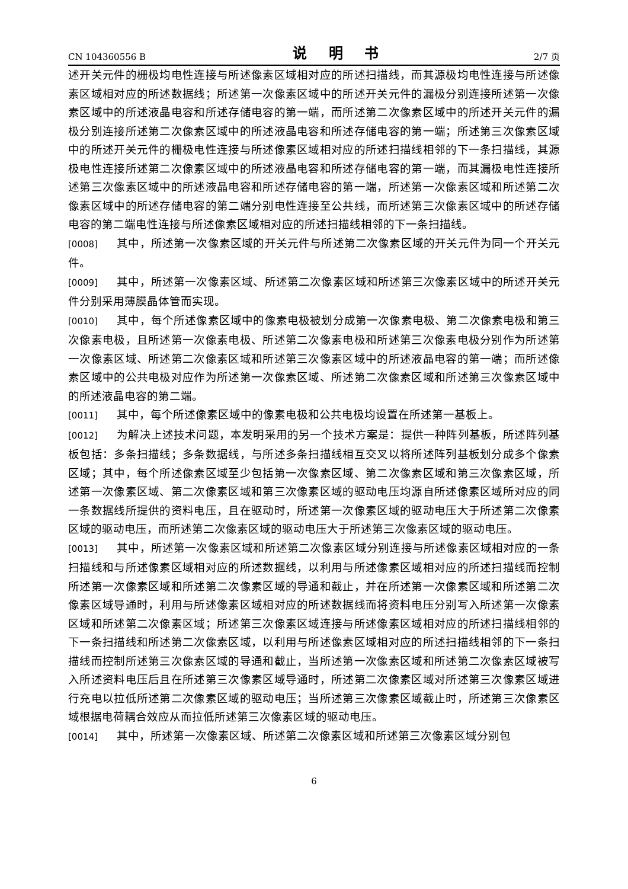CN 104360556 B 说 明 书 2/7 页
述开关元件的栅极均电性连接与所述像素区域相对应的所述扫描线，而其源极均电性连接与所述像素区域相对应的所述数据线；所述第一次像素区域中的所述开关元件的漏极分别连接所述第一次像素区域中的所述液晶电容和所述存储电容的第一端，而所述第二次像素区域中的所述开关元件的漏极分别连接所述第二次像素区域中的所述液晶电容和所述存储电容的第一端；所述第三次像素区域中的所述开关元件的栅极电性连接与所述像素区域相对应的所述扫描线相邻的下一条扫描线，其源极电性连接所述第二次像素区域中的所述液晶电容和所述存储电容的第一端，而其漏极电性连接所述第三次像素区域中的所述液晶电容和所述存储电容的第一端，所述第一次像素区域和所述第二次像素区域中的所述存储电容的第二端分别电性连接至公共线，而所述第三次像素区域中的所述存储电容的第二端电性连接与所述像素区域相对应的所述扫描线相邻的下一条扫描线。
[0008] 其中，所述第一次像素区域的开关元件与所述第二次像素区域的开关元件为同一个开关元件。
[0009] 其中，所述第一次像素区域、所述第二次像素区域和所述第三次像素区域中的所述开关元件分别采用薄膜晶体管而实现。
[0010] 其中，每个所述像素区域中的像素电极被划分成第一次像素电极、第二次像素电极和第三次像素电极，且所述第一次像素电极、所述第二次像素电极和所述第三次像素电极分别作为所述第一次像素区域、所述第二次像素区域和所述第三次像素区域中的所述液晶电容的第一端；而所述像素区域中的公共电极对应作为所述第一次像素区域、所述第二次像素区域和所述第三次像素区域中的所述液晶电容的第二端。
[0011] 其中，每个所述像素区域中的像素电极和公共电极均设置在所述第一基板上。
[0012] 为解决上述技术问题，本发明采用的另一个技术方案是：提供一种阵列基板，所述阵列基板包括：多条扫描线；多条数据线，与所述多条扫描线相互交叉以将所述阵列基板划分成多个像素区域；其中，每个所述像素区域至少包括第一次像素区域、第二次像素区域和第三次像素区域，所述第一次像素区域、第二次像素区域和第三次像素区域的驱动电压均源自所述像素区域所对应的同一条数据线所提供的资料电压，且在驱动时，所述第一次像素区域的驱动电压大于所述第二次像素区域的驱动电压，而所述第二次像素区域的驱动电压大于所述第三次像素区域的驱动电压。
[0013] 其中，所述第一次像素区域和所述第二次像素区域分别连接与所述像素区域相对应的一条扫描线和与所述像素区域相对应的所述数据线，以利用与所述像素区域相对应的所述扫描线而控制所述第一次像素区域和所述第二次像素区域的导通和截止，并在所述第一次像素区域和所述第二次像素区域导通时，利用与所述像素区域相对应的所述数据线而将资料电压分别写入所述第一次像素区域和所述第二次像素区域；所述第三次像素区域连接与所述像素区域相对应的所述扫描线相邻的下一条扫描线和所述第二次像素区域，以利用与所述像素区域相对应的所述扫描线相邻的下一条扫描线而控制所述第三次像素区域的导通和截止，当所述第一次像素区域和所述第二次像素区域被写入所述资料电压后且在所述第三次像素区域导通时，所述第二次像素区域对所述第三次像素区域进行充电以拉低所述第二次像素区域的驱动电压；当所述第三次像素区域截止时，所述第三次像素区域根据电荷耦合效应从而拉低所述第三次像素区域的驱动电压。
[0014] 其中，所述第一次像素区域、所述第二次像素区域和所述第三次像素区域分别包
6